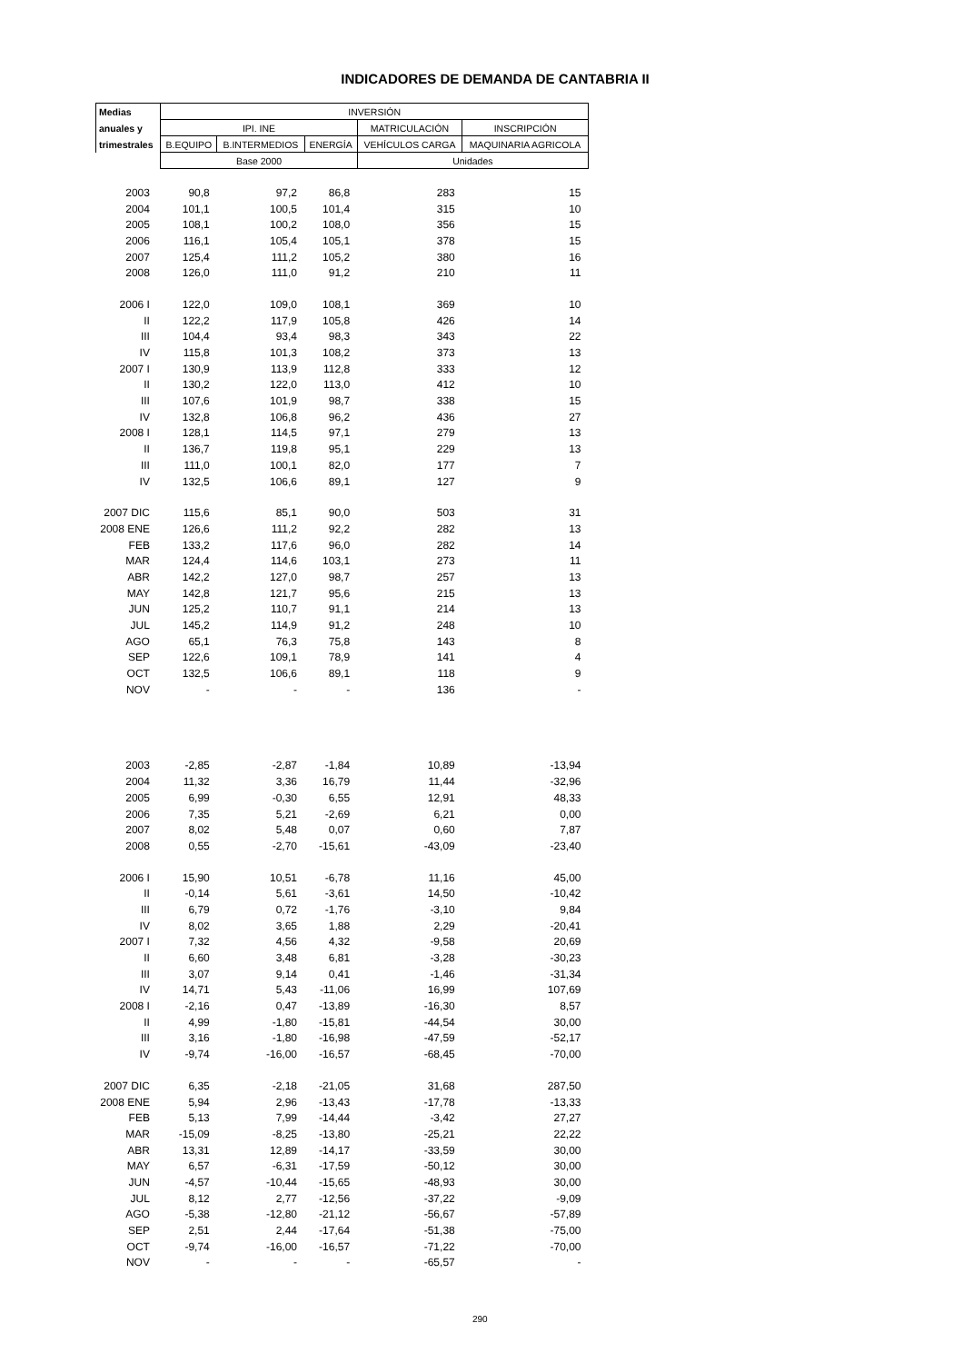INDICADORES DE DEMANDA DE CANTABRIA II
| Medias | INVERSIÓN | | | | |
| --- | --- | --- | --- | --- | --- |
| anuales y | IPI. INE | | | MATRICULACIÓN | INSCRIPCIÓN |
| trimestrales | B.EQUIPO | B.INTERMEDIOS | ENERGÍA | VEHÍCULOS CARGA | MAQUINARIA AGRICOLA |
| | Base 2000 | | | Unidades | |
| 2003 | 90,8 | 97,2 | 86,8 | 283 | 15 |
| 2004 | 101,1 | 100,5 | 101,4 | 315 | 10 |
| 2005 | 108,1 | 100,2 | 108,0 | 356 | 15 |
| 2006 | 116,1 | 105,4 | 105,1 | 378 | 15 |
| 2007 | 125,4 | 111,2 | 105,2 | 380 | 16 |
| 2008 | 126,0 | 111,0 | 91,2 | 210 | 11 |
| 2006 I | 122,0 | 109,0 | 108,1 | 369 | 10 |
| II | 122,2 | 117,9 | 105,8 | 426 | 14 |
| III | 104,4 | 93,4 | 98,3 | 343 | 22 |
| IV | 115,8 | 101,3 | 108,2 | 373 | 13 |
| 2007 I | 130,9 | 113,9 | 112,8 | 333 | 12 |
| II | 130,2 | 122,0 | 113,0 | 412 | 10 |
| III | 107,6 | 101,9 | 98,7 | 338 | 15 |
| IV | 132,8 | 106,8 | 96,2 | 436 | 27 |
| 2008 I | 128,1 | 114,5 | 97,1 | 279 | 13 |
| II | 136,7 | 119,8 | 95,1 | 229 | 13 |
| III | 111,0 | 100,1 | 82,0 | 177 | 7 |
| IV | 132,5 | 106,6 | 89,1 | 127 | 9 |
| 2007 DIC | 115,6 | 85,1 | 90,0 | 503 | 31 |
| 2008 ENE | 126,6 | 111,2 | 92,2 | 282 | 13 |
| FEB | 133,2 | 117,6 | 96,0 | 282 | 14 |
| MAR | 124,4 | 114,6 | 103,1 | 273 | 11 |
| ABR | 142,2 | 127,0 | 98,7 | 257 | 13 |
| MAY | 142,8 | 121,7 | 95,6 | 215 | 13 |
| JUN | 125,2 | 110,7 | 91,1 | 214 | 13 |
| JUL | 145,2 | 114,9 | 91,2 | 248 | 10 |
| AGO | 65,1 | 76,3 | 75,8 | 143 | 8 |
| SEP | 122,6 | 109,1 | 78,9 | 141 | 4 |
| OCT | 132,5 | 106,6 | 89,1 | 118 | 9 |
| NOV | - | - | - | 136 | - |
| 2003 | -2,85 | -2,87 | -1,84 | 10,89 | -13,94 |
| 2004 | 11,32 | 3,36 | 16,79 | 11,44 | -32,96 |
| 2005 | 6,99 | -0,30 | 6,55 | 12,91 | 48,33 |
| 2006 | 7,35 | 5,21 | -2,69 | 6,21 | 0,00 |
| 2007 | 8,02 | 5,48 | 0,07 | 0,60 | 7,87 |
| 2008 | 0,55 | -2,70 | -15,61 | -43,09 | -23,40 |
| 2006 I | 15,90 | 10,51 | -6,78 | 11,16 | 45,00 |
| II | -0,14 | 5,61 | -3,61 | 14,50 | -10,42 |
| III | 6,79 | 0,72 | -1,76 | -3,10 | 9,84 |
| IV | 8,02 | 3,65 | 1,88 | 2,29 | -20,41 |
| 2007 I | 7,32 | 4,56 | 4,32 | -9,58 | 20,69 |
| II | 6,60 | 3,48 | 6,81 | -3,28 | -30,23 |
| III | 3,07 | 9,14 | 0,41 | -1,46 | -31,34 |
| IV | 14,71 | 5,43 | -11,06 | 16,99 | 107,69 |
| 2008 I | -2,16 | 0,47 | -13,89 | -16,30 | 8,57 |
| II | 4,99 | -1,80 | -15,81 | -44,54 | 30,00 |
| III | 3,16 | -1,80 | -16,98 | -47,59 | -52,17 |
| IV | -9,74 | -16,00 | -16,57 | -68,45 | -70,00 |
| 2007 DIC | 6,35 | -2,18 | -21,05 | 31,68 | 287,50 |
| 2008 ENE | 5,94 | 2,96 | -13,43 | -17,78 | -13,33 |
| FEB | 5,13 | 7,99 | -14,44 | -3,42 | 27,27 |
| MAR | -15,09 | -8,25 | -13,80 | -25,21 | 22,22 |
| ABR | 13,31 | 12,89 | -14,17 | -33,59 | 30,00 |
| MAY | 6,57 | -6,31 | -17,59 | -50,12 | 30,00 |
| JUN | -4,57 | -10,44 | -15,65 | -48,93 | 30,00 |
| JUL | 8,12 | 2,77 | -12,56 | -37,22 | -9,09 |
| AGO | -5,38 | -12,80 | -21,12 | -56,67 | -57,89 |
| SEP | 2,51 | 2,44 | -17,64 | -51,38 | -75,00 |
| OCT | -9,74 | -16,00 | -16,57 | -71,22 | -70,00 |
| NOV | - | - | - | -65,57 | - |
290